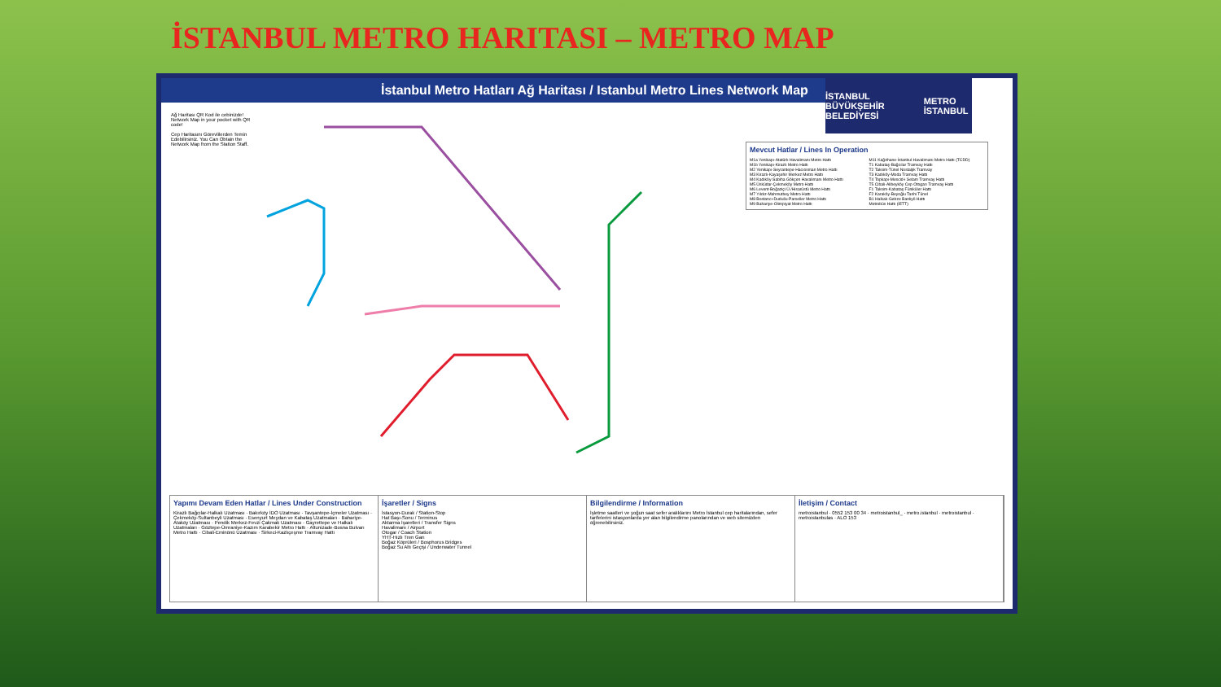İSTANBUL METRO HARITASI – METRO MAP
İstanbul Metro Hatları Ağ Haritası / Istanbul Metro Lines Network Map
İSTANBUL BÜYÜKŞEHİR BELEDİYESİ METRO İSTANBUL
Ağ Haritası QR Kod ile cebinizde! Network Map in your pocket with QR code!
Cep Haritasını Görevlilerden Temin Edebilirsiniz. You Can Obtain the Network Map from the Station Staff.
Mevcut Hatlar / Lines In Operation
M1a Yenikapı-Atatürk Havalimanı Metro Hattı
M1b Yenikapı-Kirazlı Metro Hattı
M2 Yenikapı-Seyrantepe-Hacıosman Metro Hattı
M3 Kirazlı-Kayaşehir Merkez Metro Hattı
M4 Kadıköy-Sabiha Gökçen Havalimanı Metro Hattı
M5 Üsküdar-Çekmeköy Metro Hattı
M6 Levent-Boğaziçi Ü./Hisarüstü Metro Hattı
M7 Yıldız-Mahmutbey Metro Hattı
M8 Bostancı-Dudullu-Parseller Metro Hattı
M9 Bahariye-Olimpiyat Metro Hattı
M11 Kağıthane-İstanbul Havalimanı Metro Hattı (TCDD)
T1 Kabataş-Bağcılar Tramvay Hattı
T2 Taksim-Tünel Nostaljik Tramvay
T3 Kadıköy-Moda Tramvay Hattı
T4 Topkapı-Mescid-i Selam Tramvay Hattı
T5 Cibali-Alibeyköy Cep Otogarı Tramvay Hattı
F1 Taksim-Kabataş Füniküler Hattı
F2 Karaköy-Beyoğlu Tarihi Tünel
B1 Halkalı-Gebze Banliyö Hattı
Metrobüs Hattı (İETT)
Yapımı Devam Eden Hatlar / Lines Under Construction
Kirazlı Bağcılar-Halkalı Uzatması · Bakırköy İDO Uzatması · Tavşantepe-İçmeler Uzatması · Çekmeköy-Sultanbeyli Uzatması · Esenyurt Meydan ve Kabataş Uzatmaları · Bahariye-Ataköy Uzatması · Pendik Merkez-Fevzi Çakmak Uzatması · Gayrettepe ve Halkalı Uzatmaları · Göztepe-Ümraniye-Kazım Karabekir Metro Hattı · Altunizade-Bosna Bulvarı Metro Hattı · Cibali-Eminönü Uzatması · Sirkeci-Kazlıçeşme Tramvay Hattı
İşaretler / Signs
İstasyon-Durak / Station-Stop
Hat Başı-Sonu / Terminus
Aktarma İşaretleri / Transfer Signs
Havalimanı / Airport
Otogar / Coach Station
YHT-Hızlı Tren Garı
Boğaz Köprüleri / Bosphorus Bridges
Boğaz Su Altı Geçişi / Underwater Tunnel
Bilgilendirme / Information
İşletme saatleri ve yoğun saat sefer aralıklarını Metro İstanbul cep haritalarından, sefer tarifelerini istasyonlarda yer alan bilgilendirme panolarından ve web sitemizden öğrenebilirsiniz.
İletişim / Contact
metroistanbul · 0552 153 00 34 · metroistanbul_ · metro.istanbul · metroistanbul · metroistanbulas · ALO 153